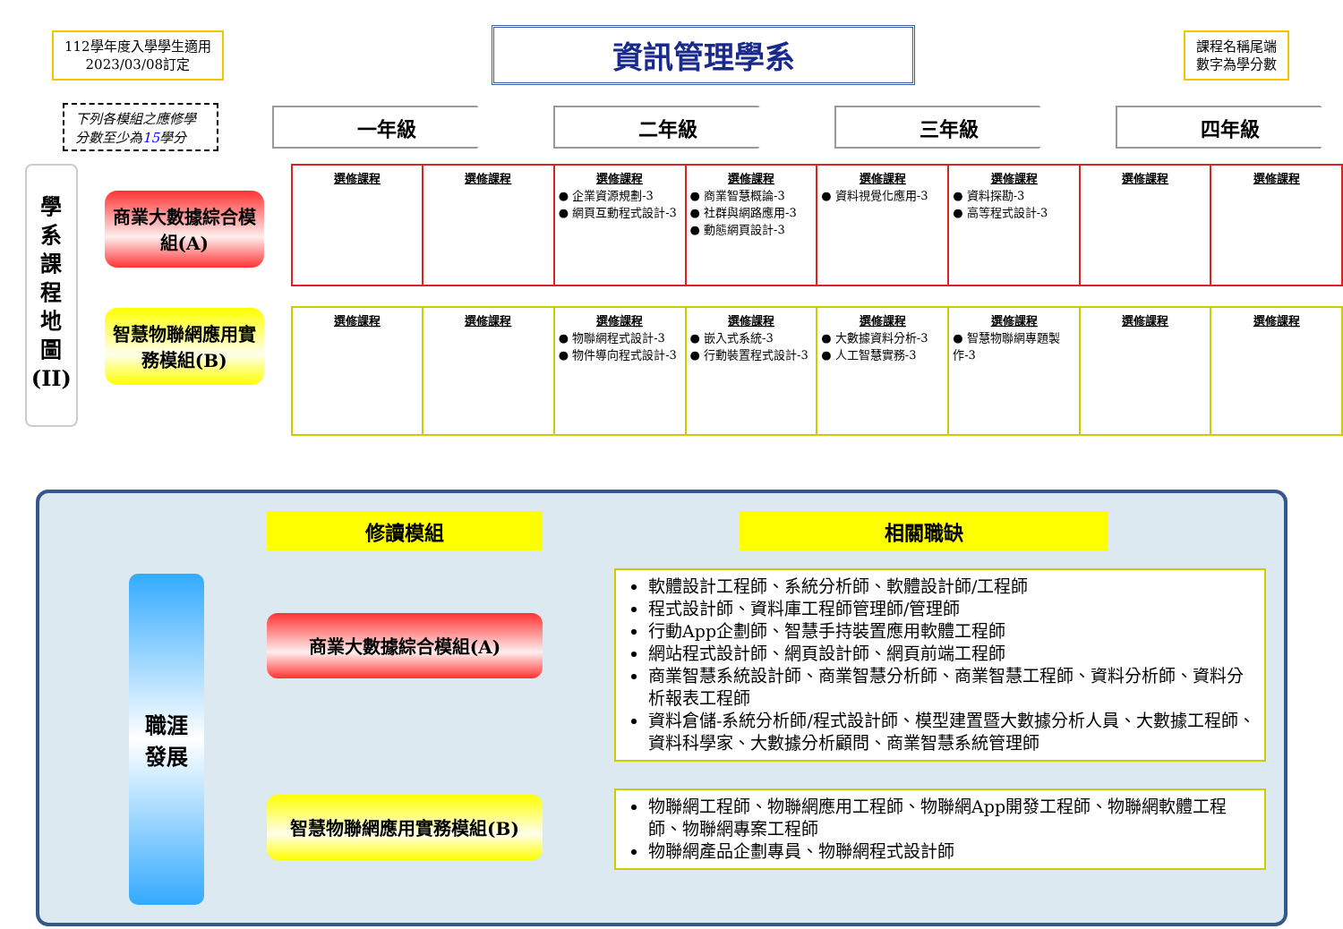112學年度入學學生適用
2023/03/08訂定
資訊管理學系
課程名稱尾端
數字為學分數
下列各模組之應修學分數至少為15學分
一年級 二年級 三年級 四年級
學 系 課 程 地 圖 (II)
商業大數據綜合模組(A)
智慧物聯網應用實務模組(B)
| 選修課程 | 選修課程 | 選修課程 ● 企業資源規劃-3 ● 網頁互動程式設計-3 | 選修課程 ● 商業智慧概論-3 ● 社群與網路應用-3 ● 動態網頁設計-3 | 選修課程 ● 資料視覺化應用-3 | 選修課程 ● 資料探勘-3 ● 高等程式設計-3 | 選修課程 | 選修課程 |
| 選修課程 | 選修課程 | 選修課程 ● 物聯網程式設計-3 ● 物件導向程式設計-3 | 選修課程 ● 嵌入式系統-3 ● 行動裝置程式設計-3 | 選修課程 ● 大數據資料分析-3 ● 人工智慧實務-3 | 選修課程 ● 智慧物聯網專題製作-3 | 選修課程 | 選修課程 |
職涯
發展
修讀模組
商業大數據綜合模組(A)
智慧物聯網應用實務模組(B)
相關職缺
軟體設計工程師、系統分析師、軟體設計師/工程師
程式設計師、資料庫工程師管理師/管理師
行動App企劃師、智慧手持裝置應用軟體工程師
網站程式設計師、網頁設計師、網頁前端工程師
商業智慧系統設計師、商業智慧分析師、商業智慧工程師、資料分析師、資料分析報表工程師
資料倉儲-系統分析師/程式設計師、模型建置暨大數據分析人員、大數據工程師、資料科學家、大數據分析顧問、商業智慧系統管理師
物聯網工程師、物聯網應用工程師、物聯網App開發工程師、物聯網軟體工程師、物聯網專案工程師
物聯網產品企劃專員、物聯網程式設計師